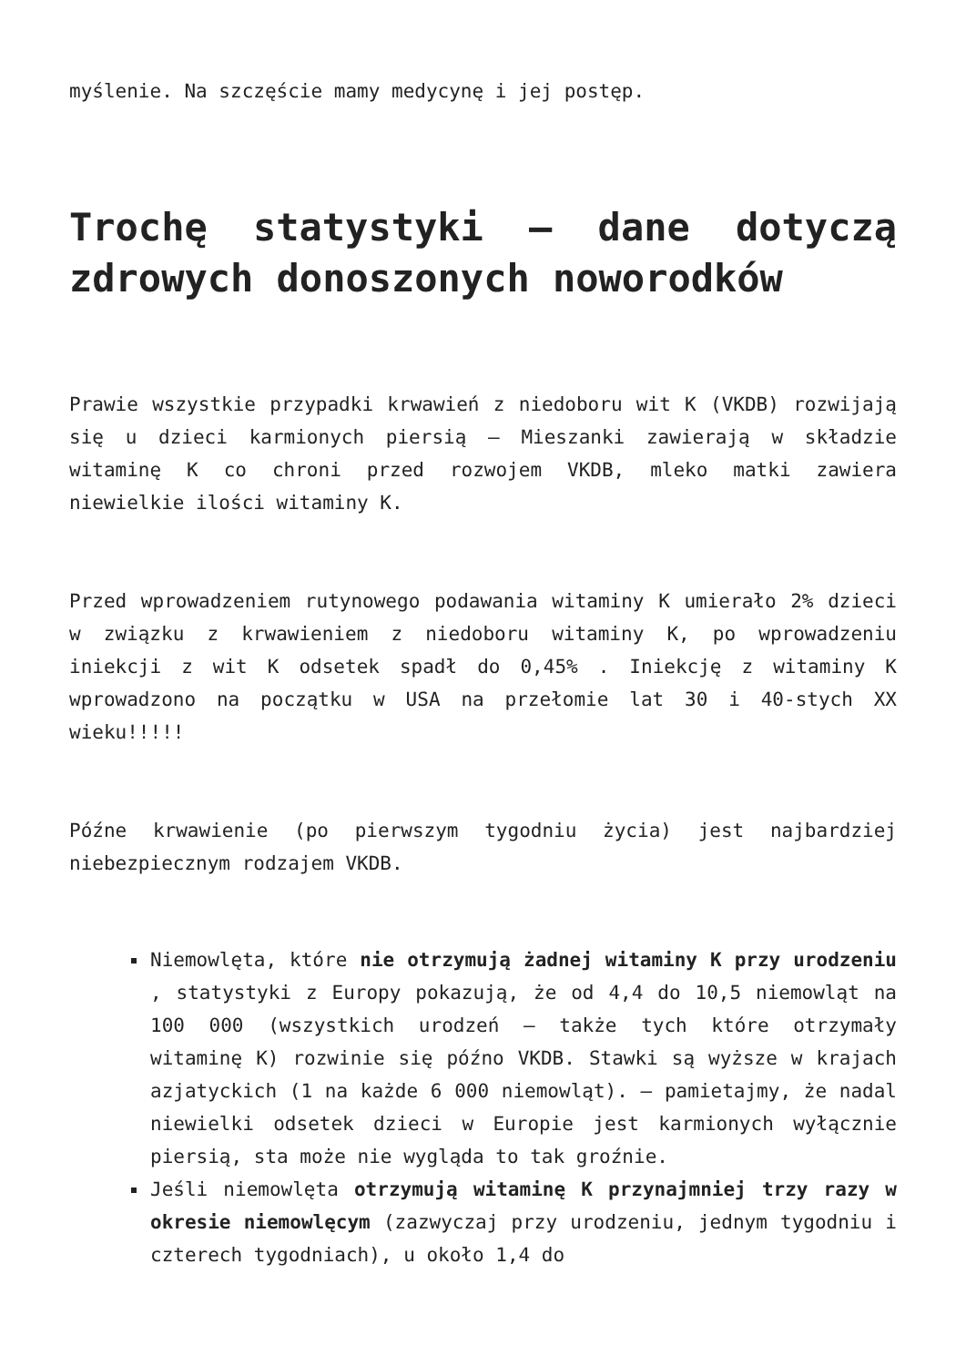myślenie. Na szczęście mamy medycynę i jej postęp.
Trochę statystyki – dane dotyczą zdrowych donoszonych noworodków
Prawie wszystkie przypadki krwawień z niedoboru wit K (VKDB) rozwijają się u dzieci karmionych piersią – Mieszanki zawierają w składzie witaminę K co chroni przed rozwojem VKDB, mleko matki zawiera niewielkie ilości witaminy K.
Przed wprowadzeniem rutynowego podawania witaminy K umierało 2% dzieci w związku z krwawieniem z niedoboru witaminy K, po wprowadzeniu iniekcji z wit K odsetek spadł do 0,45% . Iniekcję z witaminy K wprowadzono na początku w USA na przełomie lat 30 i 40-stych XX wieku!!!!!
Późne krwawienie (po pierwszym tygodniu życia) jest najbardziej niebezpiecznym rodzajem VKDB.
Niemowlęta, które nie otrzymują żadnej witaminy K przy urodzeniu , statystyki z Europy pokazują, że od 4,4 do 10,5 niemowląt na 100 000 (wszystkich urodzeń – także tych które otrzymały witaminę K) rozwinie się późno VKDB. Stawki są wyższe w krajach azjatyckich (1 na każde 6 000 niemowląt). – pamietajmy, że nadal niewielki odsetek dzieci w Europie jest karmionych wyłącznie piersią, sta może nie wygląda to tak groźnie.
Jeśli niemowlęta otrzymują witaminę K przynajmniej trzy razy w okresie niemowlęcym (zazwyczaj przy urodzeniu, jednym tygodniu i czterech tygodniach), u około 1,4 do